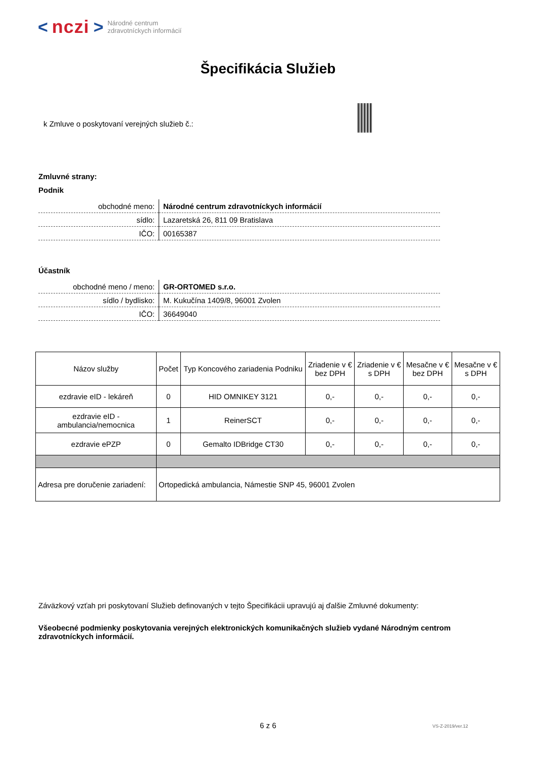< nczi > Národné centrum
zdravotníckych informácií
Špecifikácia Služieb
k Zmluve o poskytovaní verejných služieb č.:
Zmluvné strany:
Podnik
| obchodné meno: | Národné centrum zdravotníckych informácií |
| sídlo: | Lazaretská 26, 811 09 Bratislava |
| IČO: | 00165387 |
Účastník
| obchodné meno / meno: | GR-ORTOMED s.r.o. |
| sídlo / bydlisko: | M. Kukučína 1409/8, 96001 Zvolen |
| IČO: | 36649040 |
| Názov služby | Počet | Typ Koncového zariadenia Podniku | Zriadenie v € bez DPH | Zriadenie v € s DPH | Mesačne v € bez DPH | Mesačne v € s DPH |
| --- | --- | --- | --- | --- | --- | --- |
| ezdravie eID - lekáreň | 0 | HID OMNIKEY 3121 | 0,- | 0,- | 0,- | 0,- |
| ezdravie eID - ambulancia/nemocnica | 1 | ReinerSCT | 0,- | 0,- | 0,- | 0,- |
| ezdravie ePZP | 0 | Gemalto IDBridge CT30 | 0,- | 0,- | 0,- | 0,- |
| Adresa pre doručenie zariadení: | Ortopedická ambulancia, Námestie SNP 45, 96001 Zvolen | | | | | |
Záväzkový vzťah pri poskytovaní Služieb definovaných v tejto Špecifikácii upravujú aj ďalšie Zmluvné dokumenty:
Všeobecné podmienky poskytovania verejných elektronických komunikačných služieb vydané Národným centrom zdravotníckych informácií.
6 z 6 VS-Z-2019/ver.12